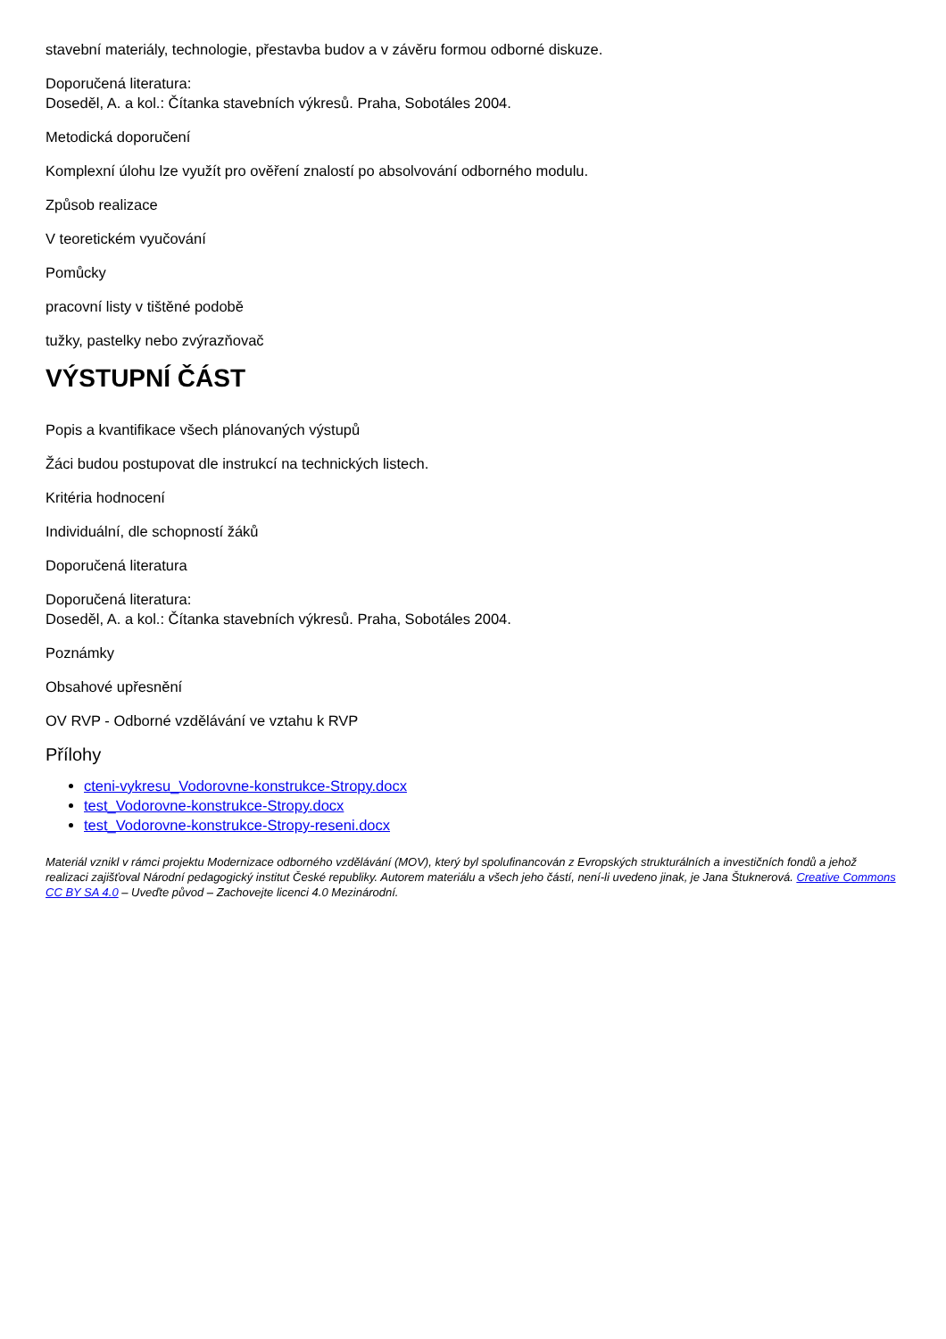stavební materiály, technologie, přestavba budov a v závěru formou odborné diskuze.
Doporučená literatura:
Doseděl, A. a kol.: Čítanka stavebních výkresů. Praha, Sobotáles 2004.
Metodická doporučení
Komplexní úlohu lze využít pro ověření znalostí po absolvování odborného modulu.
Způsob realizace
V teoretickém vyučování
Pomůcky
pracovní listy v tištěné podobě
tužky, pastelky nebo zvýrazňovač
VÝSTUPNÍ ČÁST
Popis a kvantifikace všech plánovaných výstupů
Žáci budou postupovat dle instrukcí na technických listech.
Kritéria hodnocení
Individuální, dle schopností žáků
Doporučená literatura
Doporučená literatura:
Doseděl, A. a kol.: Čítanka stavebních výkresů. Praha, Sobotáles 2004.
Poznámky
Obsahové upřesnění
OV RVP - Odborné vzdělávání ve vztahu k RVP
Přílohy
cteni-vykresu_Vodorovne-konstrukce-Stropy.docx
test_Vodorovne-konstrukce-Stropy.docx
test_Vodorovne-konstrukce-Stropy-reseni.docx
Materiál vznikl v rámci projektu Modernizace odborného vzdělávání (MOV), který byl spolufinancován z Evropských strukturálních a investičních fondů a jehož realizaci zajišťoval Národní pedagogický institut České republiky. Autorem materiálu a všech jeho částí, není-li uvedeno jinak, je Jana Štuknerová. Creative Commons CC BY SA 4.0 – Uveďte původ – Zachovejte licenci 4.0 Mezinárodní.